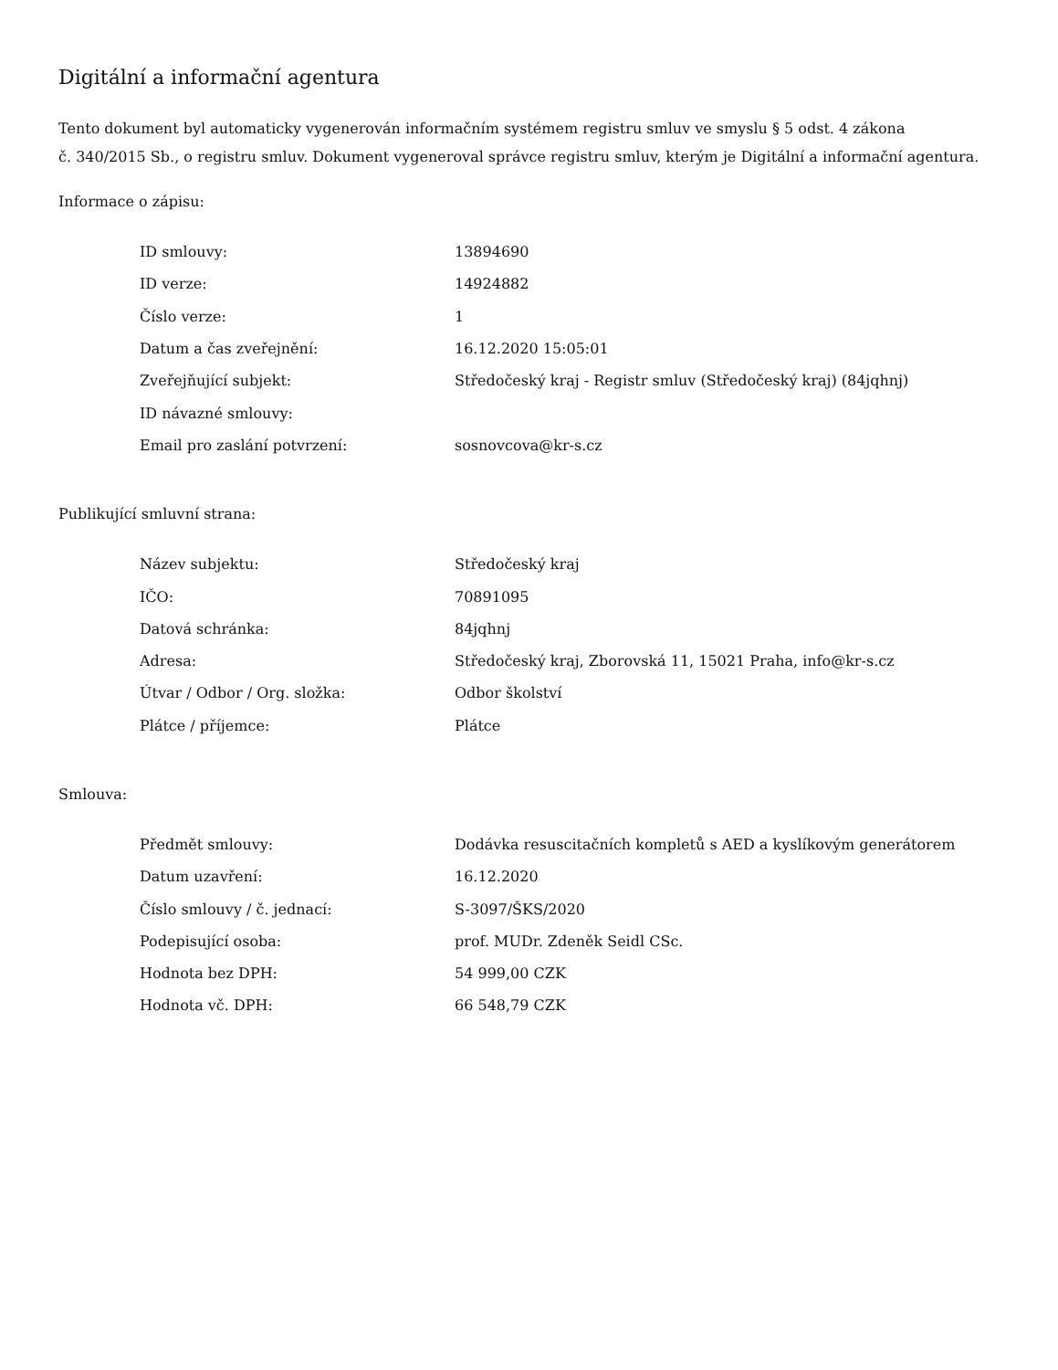Digitální a informační agentura
Tento dokument byl automaticky vygenerován informačním systémem registru smluv ve smyslu § 5 odst. 4 zákona
č. 340/2015 Sb., o registru smluv. Dokument vygeneroval správce registru smluv, kterým je Digitální a informační agentura.
Informace o zápisu:
| ID smlouvy: | 13894690 |
| ID verze: | 14924882 |
| Číslo verze: | 1 |
| Datum a čas zveřejnění: | 16.12.2020 15:05:01 |
| Zveřejňující subjekt: | Středočeský kraj - Registr smluv (Středočeský kraj) (84jqhnj) |
| ID návazné smlouvy: | |
| Email pro zaslání potvrzení: | sosnovcova@kr-s.cz |
Publikující smluvní strana:
| Název subjektu: | Středočeský kraj |
| IČO: | 70891095 |
| Datová schránka: | 84jqhnj |
| Adresa: | Středočeský kraj, Zborovská 11, 15021 Praha, info@kr-s.cz |
| Útvar / Odbor / Org. složka: | Odbor školství |
| Plátce / příjemce: | Plátce |
Smlouva:
| Předmět smlouvy: | Dodávka resuscitačních kompletů s AED a kyslíkovým generátorem |
| Datum uzavření: | 16.12.2020 |
| Číslo smlouvy / č. jednací: | S-3097/ŠKS/2020 |
| Podepisující osoba: | prof. MUDr. Zdeněk Seidl CSc. |
| Hodnota bez DPH: | 54 999,00 CZK |
| Hodnota vč. DPH: | 66 548,79 CZK |